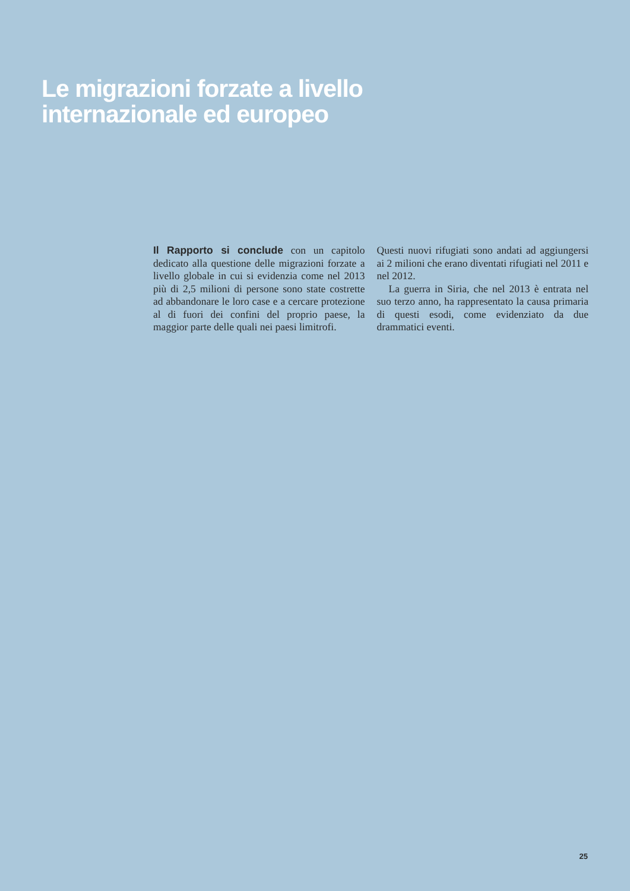Le migrazioni forzate a livello
internazionale ed europeo
Il Rapporto si conclude con un capitolo dedicato alla questione delle migrazioni forzate a livello globale in cui si evidenzia come nel 2013 più di 2,5 milioni di persone sono state costrette ad abbandonare le loro case e a cercare protezione al di fuori dei confini del proprio paese, la maggior parte delle quali nei paesi limitrofi.
Questi nuovi rifugiati sono andati ad aggiungersi ai 2 milioni che erano diventati rifugiati nel 2011 e nel 2012.
La guerra in Siria, che nel 2013 è entrata nel suo terzo anno, ha rappresentato la causa primaria di questi esodi, come evidenziato da due drammatici eventi.
25